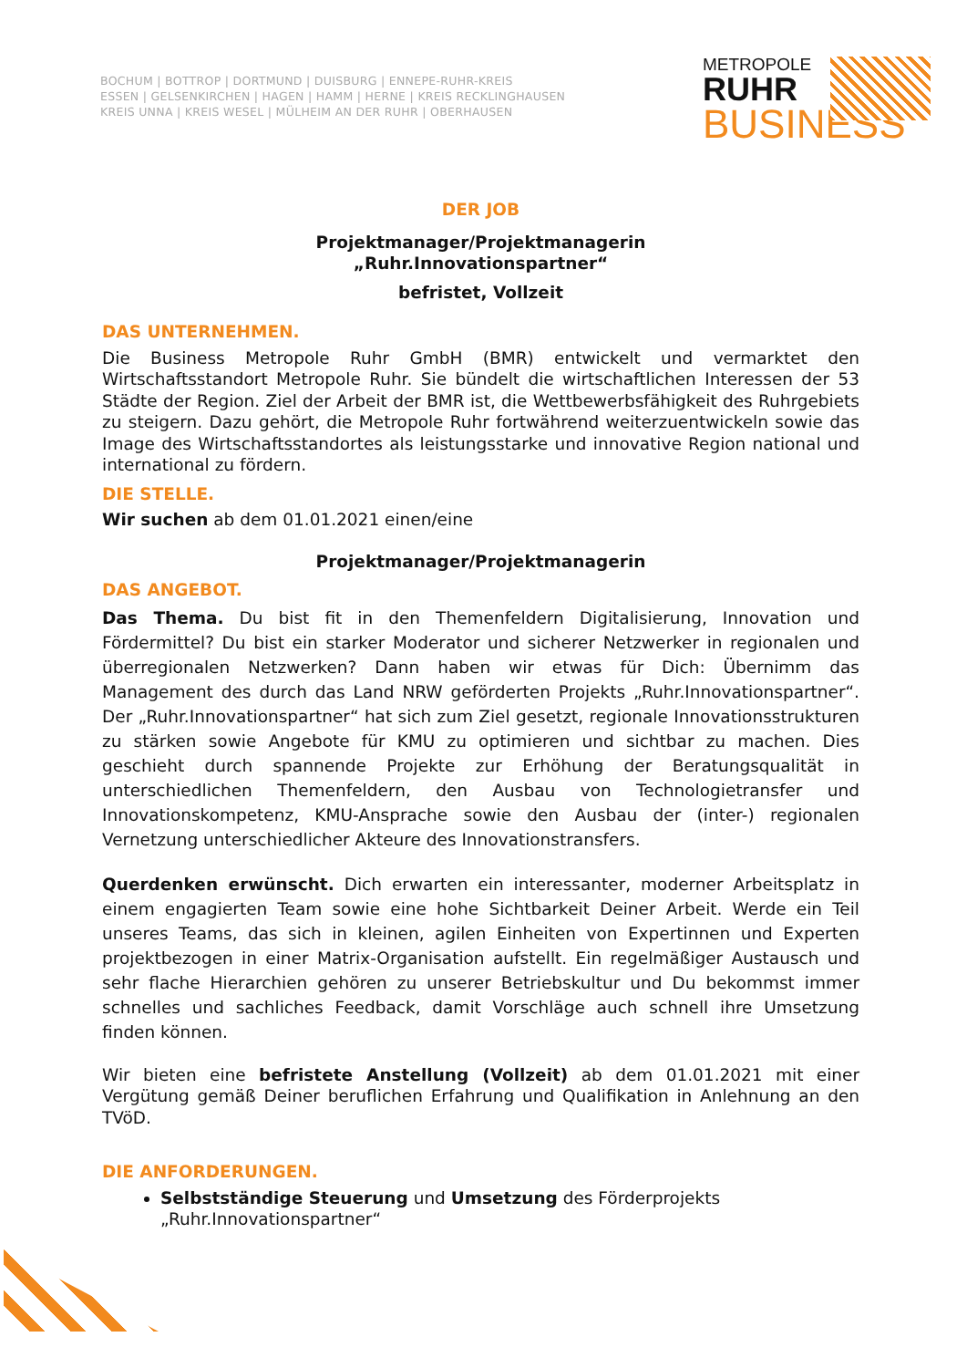BOCHUM | BOTTROP | DORTMUND | DUISBURG | ENNEPE-RUHR-KREIS
ESSEN | GELSENKIRCHEN | HAGEN | HAMM | HERNE | KREIS RECKLINGHAUSEN
KREIS UNNA | KREIS WESEL | MÜLHEIM AN DER RUHR | OBERHAUSEN
METROPOLE
RUHR
BUSINESS
DER JOB
Projektmanager/Projektmanagerin
„Ruhr.Innovationspartner“
befristet, Vollzeit
DAS UNTERNEHMEN.
Die Business Metropole Ruhr GmbH (BMR) entwickelt und vermarktet den Wirtschaftsstandort Metropole Ruhr. Sie bündelt die wirtschaftlichen Interessen der 53 Städte der Region. Ziel der Arbeit der BMR ist, die Wettbewerbsfähigkeit des Ruhrgebiets zu steigern. Dazu gehört, die Metropole Ruhr fortwährend weiterzuentwickeln sowie das Image des Wirtschaftsstandortes als leistungsstarke und innovative Region national und international zu fördern.
DIE STELLE.
Wir suchen ab dem 01.01.2021 einen/eine
Projektmanager/Projektmanagerin
DAS ANGEBOT.
Das Thema. Du bist fit in den Themenfeldern Digitalisierung, Innovation und Fördermittel? Du bist ein starker Moderator und sicherer Netzwerker in regionalen und überregionalen Netzwerken? Dann haben wir etwas für Dich: Übernimm das Management des durch das Land NRW geförderten Projekts „Ruhr.Innovationspartner“. Der „Ruhr.Innovationspartner“ hat sich zum Ziel gesetzt, regionale Innovationsstrukturen zu stärken sowie Angebote für KMU zu optimieren und sichtbar zu machen. Dies geschieht durch spannende Projekte zur Erhöhung der Beratungsqualität in unterschiedlichen Themenfeldern, den Ausbau von Technologietransfer und Innovationskompetenz, KMU-Ansprache sowie den Ausbau der (inter-) regionalen Vernetzung unterschiedlicher Akteure des Innovationstransfers.
Querdenken erwünscht. Dich erwarten ein interessanter, moderner Arbeitsplatz in einem engagierten Team sowie eine hohe Sichtbarkeit Deiner Arbeit. Werde ein Teil unseres Teams, das sich in kleinen, agilen Einheiten von Expertinnen und Experten projektbezogen in einer Matrix-Organisation aufstellt. Ein regelmäßiger Austausch und sehr flache Hierarchien gehören zu unserer Betriebskultur und Du bekommst immer schnelles und sachliches Feedback, damit Vorschläge auch schnell ihre Umsetzung finden können.
Wir bieten eine befristete Anstellung (Vollzeit) ab dem 01.01.2021 mit einer Vergütung gemäß Deiner beruflichen Erfahrung und Qualifikation in Anlehnung an den TVöD.
DIE ANFORDERUNGEN.
Selbstständige Steuerung und Umsetzung des Förderprojekts „Ruhr.Innovationspartner“